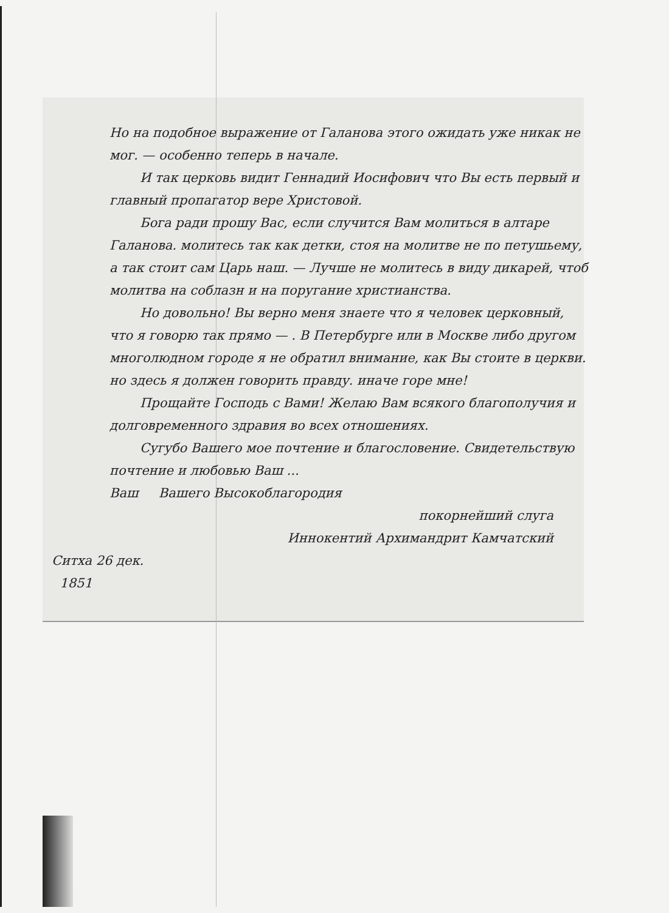Но на подобное выражение от Галанова этого ожидать уже никак не мог. — особенно теперь в начале.
И так церковь видит Геннадий Иосифович что Вы есть первый и главный пропагатор вере Христовой.
Бога ради прошу Вас, если случится Вам молиться в алтаре Галанова. молитесь так как детки, стоя на молитве не по петушьему, а так стоит сам Царь наш. — Лучше не молитесь в виду дикарей, чтоб молитва на соблазн и на поругание христианства.
Но довольно! Вы верно меня знаете что я человек церковный, что я говорю так прямо — . В Петербурге или в Москве либо другом многолюдном городе я не обратил внимание, как Вы стоите в церкви. но здесь я должен говорить правду. иначе горе мне!
Прощайте Господь с Вами! Желаю Вам всякого благополучия и долговременного здравия во всех отношениях.
Сугубо Вашего мое почтение и благословение. Свидетельствую почтение и любовью Ваш ...
Ваш Вашего Высокоблагородия
покорнейший слуга
Иннокентий Архимандрит Камчатский
Ситха 26 дек.
1851